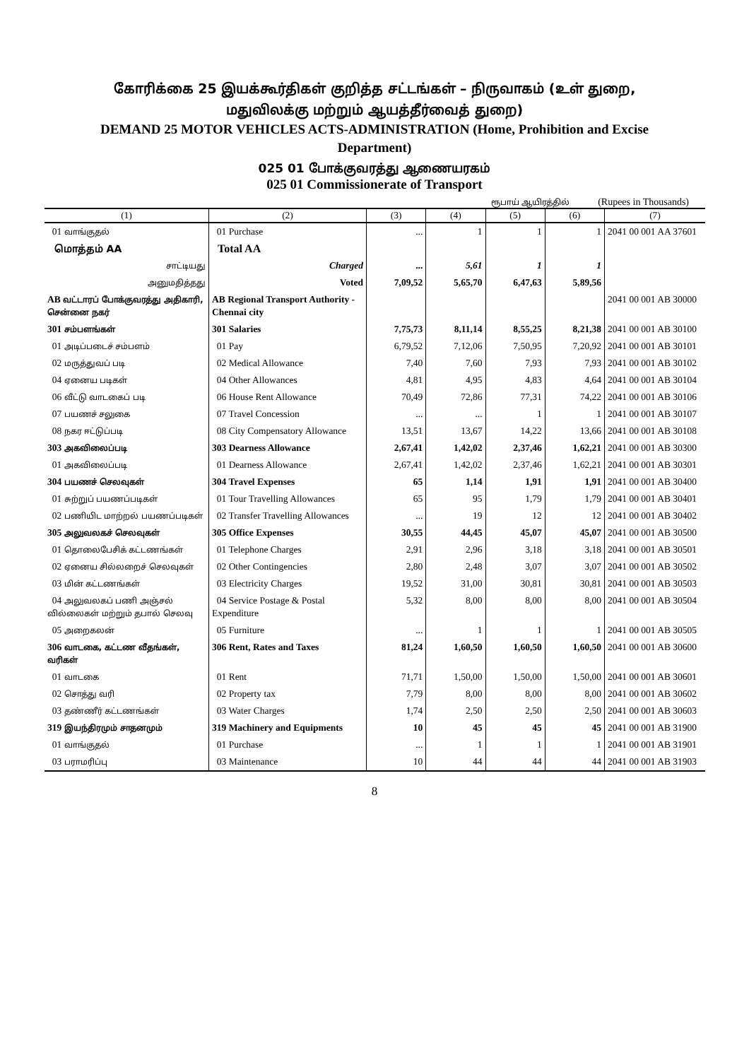கோரிக்கை 25 இயக்கூர்திகள் குறித்த சட்டங்கள் – நிருவாகம் (உள் துறை,
மதுவிலக்கு மற்றும் ஆயத்தீர்வைத் துறை)
DEMAND 25 MOTOR VEHICLES ACTS-ADMINISTRATION (Home, Prohibition and Excise
Department)
025 01 போக்குவரத்து ஆணையரகம்
025 01 Commissionerate of Transport
ரூபாய் ஆயிரத்தில் (Rupees in Thousands)
| (1) | (2) | (3) | (4) | (5) | (6) | (7) |
| --- | --- | --- | --- | --- | --- | --- |
| 01 வாங்குதல் | 01 Purchase | ... | 1 | 1 | 1 | 2041 00 001 AA 37601 |
| மொத்தம் AA | Total AA | | | | | |
| சாட்டியது | Charged | ... | 5,61 | 1 | 1 | |
| அனுமதித்தது | Voted | 7,09,52 | 5,65,70 | 6,47,63 | 5,89,56 | |
| AB வட்டாரப் போக்குவரத்து அதிகாரி, சென்னை நகர் | AB Regional Transport Authority - Chennai city | | | | | 2041 00 001 AB 30000 |
| 301 சம்பளங்கள் | 301 Salaries | 7,75,73 | 8,11,14 | 8,55,25 | 8,21,38 | 2041 00 001 AB 30100 |
| 01 அடிப்படைச் சம்பளம் | 01 Pay | 6,79,52 | 7,12,06 | 7,50,95 | 7,20,92 | 2041 00 001 AB 30101 |
| 02 மருத்துவப் படி | 02 Medical Allowance | 7,40 | 7,60 | 7,93 | 7,93 | 2041 00 001 AB 30102 |
| 04 ஏனைய படிகள் | 04 Other Allowances | 4,81 | 4,95 | 4,83 | 4,64 | 2041 00 001 AB 30104 |
| 06 வீட்டு வாடகைப் படி | 06 House Rent Allowance | 70,49 | 72,86 | 77,31 | 74,22 | 2041 00 001 AB 30106 |
| 07 பயணச் சலுகை | 07 Travel Concession | ... | ... | 1 | 1 | 2041 00 001 AB 30107 |
| 08 நகர ஈட்டுப்படி | 08 City Compensatory Allowance | 13,51 | 13,67 | 14,22 | 13,66 | 2041 00 001 AB 30108 |
| 303 அகவிலைப்படி | 303 Dearness Allowance | 2,67,41 | 1,42,02 | 2,37,46 | 1,62,21 | 2041 00 001 AB 30300 |
| 01 அகவிலைப்படி | 01 Dearness Allowance | 2,67,41 | 1,42,02 | 2,37,46 | 1,62,21 | 2041 00 001 AB 30301 |
| 304 பயணச் செலவுகள் | 304 Travel Expenses | 65 | 1,14 | 1,91 | 1,91 | 2041 00 001 AB 30400 |
| 01 சுற்றுப் பயணப்படிகள் | 01 Tour Travelling Allowances | 65 | 95 | 1,79 | 1,79 | 2041 00 001 AB 30401 |
| 02 பணியிட மாற்றல் பயணப்படிகள் | 02 Transfer Travelling Allowances | ... | 19 | 12 | 12 | 2041 00 001 AB 30402 |
| 305 அலுவலகச் செலவுகள் | 305 Office Expenses | 30,55 | 44,45 | 45,07 | 45,07 | 2041 00 001 AB 30500 |
| 01 தொலைபேசிக் கட்டணங்கள் | 01 Telephone Charges | 2,91 | 2,96 | 3,18 | 3,18 | 2041 00 001 AB 30501 |
| 02 ஏனைய சில்லறைச் செலவுகள் | 02 Other Contingencies | 2,80 | 2,48 | 3,07 | 3,07 | 2041 00 001 AB 30502 |
| 03 மின் கட்டணங்கள் | 03 Electricity Charges | 19,52 | 31,00 | 30,81 | 30,81 | 2041 00 001 AB 30503 |
| 04 அலுவலகப் பணி அஞ்சல் வில்லைகள் மற்றும் தபால் செலவு | 04 Service Postage & Postal Expenditure | 5,32 | 8,00 | 8,00 | 8,00 | 2041 00 001 AB 30504 |
| 05 அறைகலன் | 05 Furniture | ... | 1 | 1 | 1 | 2041 00 001 AB 30505 |
| 306 வாடகை, கட்டண வீதங்கள், வரிகள் | 306 Rent, Rates and Taxes | 81,24 | 1,60,50 | 1,60,50 | 1,60,50 | 2041 00 001 AB 30600 |
| 01 வாடகை | 01 Rent | 71,71 | 1,50,00 | 1,50,00 | 1,50,00 | 2041 00 001 AB 30601 |
| 02 சொத்து வரி | 02 Property tax | 7,79 | 8,00 | 8,00 | 8,00 | 2041 00 001 AB 30602 |
| 03 தண்ணீர் கட்டணங்கள் | 03 Water Charges | 1,74 | 2,50 | 2,50 | 2,50 | 2041 00 001 AB 30603 |
| 319 இயந்திரமும் சாதனமும் | 319 Machinery and Equipments | 10 | 45 | 45 | 45 | 2041 00 001 AB 31900 |
| 01 வாங்குதல் | 01 Purchase | ... | 1 | 1 | 1 | 2041 00 001 AB 31901 |
| 03 பராமரிப்பு | 03 Maintenance | 10 | 44 | 44 | 44 | 2041 00 001 AB 31903 |
8